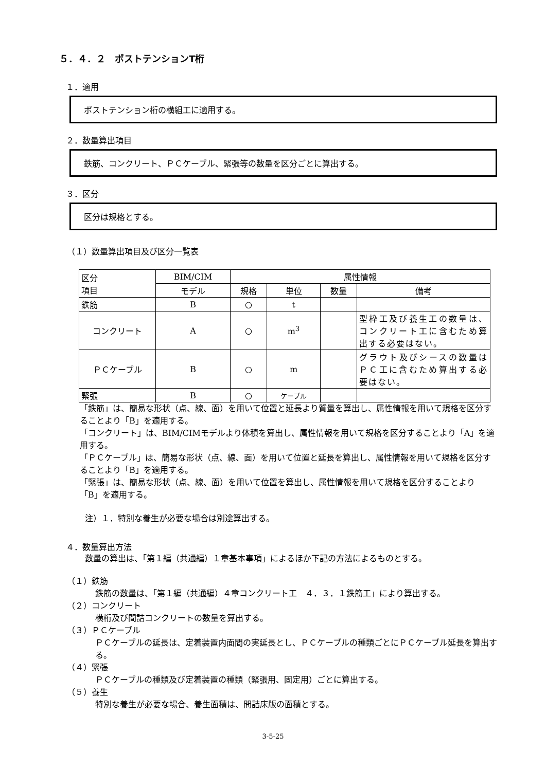５．４．２　ポストテンションT桁
１．適用
ポストテンション桁の横組工に適用する。
２．数量算出項目
鉄筋、コンクリート、ＰＣケーブル、緊張等の数量を区分ごとに算出する。
３．区分
区分は規格とする。
（１）数量算出項目及び区分一覧表
| 区分 項目 | BIM/CIM | 属性情報 | | | |
| --- | --- | --- | --- | --- | --- |
| | モデル | 規格 | 単位 | 数量 | 備考 |
| 鉄筋 | B | ○ | t | | |
| コンクリート | A | ○ | m<sup>3</sup> | | 型枠工及び養生工の数量は、コンクリート工に含むため算出する必要はない。 |
| ＰＣケーブル | B | ○ | m | | グラウト及びシースの数量はＰＣ工に含むため算出する必要はない。 |
| 緊張 | B | ○ | ケーブル | | |
「鉄筋」は、簡易な形状（点、線、面）を用いて位置と延長より質量を算出し、属性情報を用いて規格を区分することより「B」を適用する。
「コンクリート」は、BIM/CIMモデルより体積を算出し、属性情報を用いて規格を区分することより「A」を適用する。
「ＰＣケーブル」は、簡易な形状（点、線、面）を用いて位置と延長を算出し、属性情報を用いて規格を区分することより「B」を適用する。
「緊張」は、簡易な形状（点、線、面）を用いて位置を算出し、属性情報を用いて規格を区分することより「B」を適用する。
注）１．特別な養生が必要な場合は別途算出する。
４．数量算出方法
数量の算出は、「第１編（共通編）１章基本事項」によるほか下記の方法によるものとする。
（１）鉄筋
鉄筋の数量は、「第１編（共通編）４章コンクリート工　４．３．１鉄筋工」により算出する。
（２）コンクリート
横桁及び間詰コンクリートの数量を算出する。
（３）ＰＣケーブル
ＰＣケーブルの延長は、定着装置内面間の実延長とし、ＰＣケーブルの種類ごとにＰＣケーブル延長を算出する。
（４）緊張
ＰＣケーブルの種類及び定着装置の種類（緊張用、固定用）ごとに算出する。
（５）養生
特別な養生が必要な場合、養生面積は、間詰床版の面積とする。
3-5-25